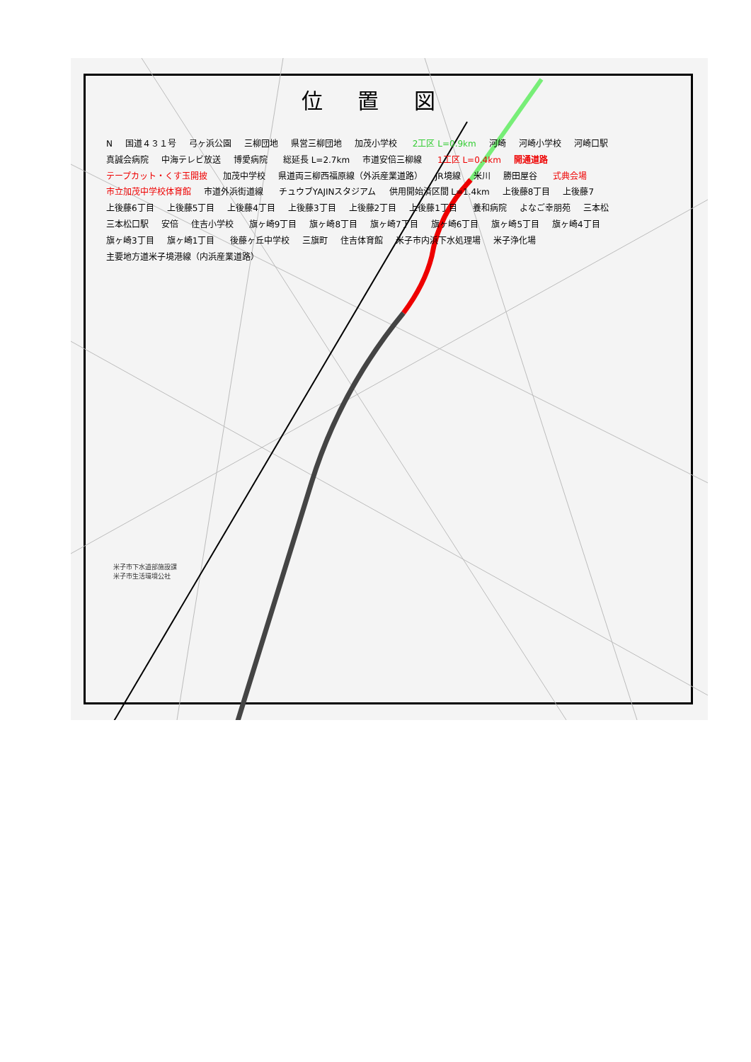位 置 図
N 国道４３１号 弓ヶ浜公園 三柳団地 県営三柳団地 加茂小学校 2工区 L=0.9km 河崎 河崎小学校 河崎口駅 真誠会病院 中海テレビ放送 博愛病院 総延長 L=2.7km 市道安倍三柳線 1工区 L=0.4km 開通道路 テープカット・くす玉開披 加茂中学校 県道両三柳西福原線（外浜産業道路） JR境線 米川 勝田屋谷 式典会場 市立加茂中学校体育館 市道外浜街道線 チュウブYAJINスタジアム 供用開始済区間 L=1.4km 上後藤8丁目 上後藤7 上後藤6丁目 上後藤5丁目 上後藤4丁目 上後藤3丁目 上後藤2丁目 上後藤1丁目 養和病院 よなご幸朋苑 三本松 三本松口駅 安倍 住吉小学校 旗ヶ崎9丁目 旗ヶ崎8丁目 旗ヶ崎7丁目 旗ヶ崎6丁目 旗ヶ崎5丁目 旗ヶ崎4丁目 旗ヶ崎3丁目 旗ヶ崎1丁目 後藤ヶ丘中学校 三旗町 住吉体育館 米子市内浜下水処理場 米子浄化場 主要地方道米子境港線（内浜産業道路）
米子市下水道部施設課
米子市生活環境公社